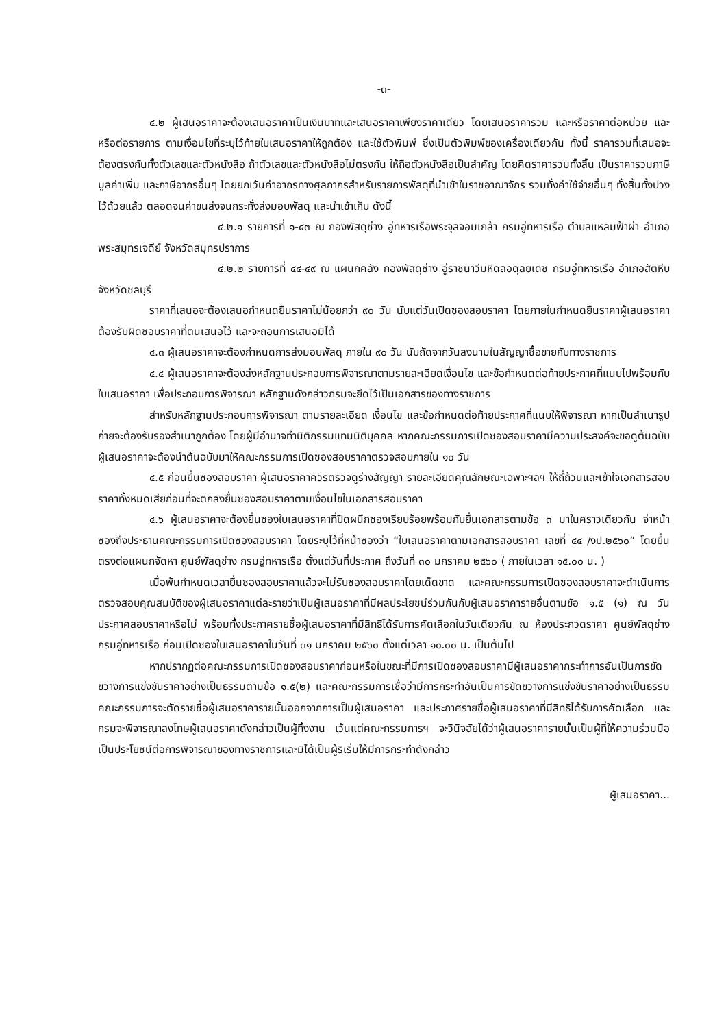-๓-
๔.๒ ผู้เสนอราคาจะต้องเสนอราคาเป็นเงินบาทและเสนอราคาเพียงราคาเดียว โดยเสนอราคารวม และหรือราคาต่อหน่วย และหรือต่อรายการ ตามเงื่อนไขที่ระบุไว้ท้ายใบเสนอราคาให้ถูกต้อง และใช้ตัวพิมพ์ ซึ่งเป็นตัวพิมพ์ของเครื่องเดียวกัน ทั้งนี้ ราคารวมที่เสนอจะต้องตรงกันทั้งตัวเลขและตัวหนังสือ ถ้าตัวเลขและตัวหนังสือไม่ตรงกัน ให้ถือตัวหนังสือเป็นสำคัญ โดยคิดราคารวมทั้งสิ้น เป็นราคารวมภาษีมูลค่าเพิ่ม และภาษีอากรอื่นๆ โดยยกเว้นค่าอากรทางศุลกากรสำหรับรายการพัสดุที่นำเข้าในราชอาณาจักร รวมทั้งค่าใช้จ่ายอื่นๆ ทั้งสิ้นทั้งปวงไว้ด้วยแล้ว ตลอดจนค่าขนส่งจนกระทั่งส่งมอบพัสดุ และนำเข้าเก็บ ดังนี้
๔.๒.๑ รายการที่ ๑-๔๓ ณ กองพัสดุช่าง อู่ทหารเรือพระจุลจอมเกล้า กรมอู่ทหารเรือ ตำบลแหลมฟ้าผ่า อำเภอพระสมุทรเจดีย์ จังหวัดสมุทรปราการ
๔.๒.๒ รายการที่ ๔๔-๔๙ ณ แผนกคลัง กองพัสดุช่าง อู่ราชนาวีมหิดลอดุลยเดช กรมอู่ทหารเรือ อำเภอสัตหีบ จังหวัดชลบุรี
ราคาที่เสนอจะต้องเสนอกำหนดยืนราคาไม่น้อยกว่า ๙๐ วัน นับแต่วันเปิดซองสอบราคา โดยภายในกำหนดยืนราคาผู้เสนอราคาต้องรับผิดชอบราคาที่ตนเสนอไว้ และจะถอนการเสนอมิได้
๔.๓ ผู้เสนอราคาจะต้องกำหนดการส่งมอบพัสดุ ภายใน ๙๐ วัน นับถัดจากวันลงนามในสัญญาซื้อขายกับทางราชการ
๔.๔ ผู้เสนอราคาจะต้องส่งหลักฐานประกอบการพิจารณาตามรายละเอียดเงื่อนไข และข้อกำหนดต่อท้ายประกาศที่แนบไปพร้อมกับใบเสนอราคา เพื่อประกอบการพิจารณา หลักฐานดังกล่าวกรมจะยึดไว้เป็นเอกสารของทางราชการ
สำหรับหลักฐานประกอบการพิจารณา ตามรายละเอียด เงื่อนไข และข้อกำหนดต่อท้ายประกาศที่แนบให้พิจารณา หากเป็นสำเนารูปถ่ายจะต้องรับรองสำเนาถูกต้อง โดยผู้มีอำนาจทำนิติกรรมแทนนิติบุคคล หากคณะกรรมการเปิดซองสอบราคามีความประสงค์จะขอดูต้นฉบับ ผู้เสนอราคาจะต้องนำต้นฉบับมาให้คณะกรรมการเปิดซองสอบราคาตรวจสอบภายใน ๑๐ วัน
๔.๕ ก่อนยื่นซองสอบราคา ผู้เสนอราคาควรตรวจดูร่างสัญญา รายละเอียดคุณลักษณะเฉพาะฯลฯ ให้ถี่ถ้วนและเข้าใจเอกสารสอบราคาทั้งหมดเสียก่อนที่จะตกลงยื่นซองสอบราคาตามเงื่อนไขในเอกสารสอบราคา
๔.๖ ผู้เสนอราคาจะต้องยื่นซองใบเสนอราคาที่ปิดผนึกซองเรียบร้อยพร้อมกับยื่นเอกสารตามข้อ ๓ มาในคราวเดียวกัน จ่าหน้าซองถึงประธานคณะกรรมการเปิดซองสอบราคา โดยระบุไว้ที่หน้าซองว่า “ใบเสนอราคาตามเอกสารสอบราคา เลขที่ ๔๔ /งป.๒๕๖๐” โดยยื่นตรงต่อแผนกจัดหา ศูนย์พัสดุช่าง กรมอู่ทหารเรือ ตั้งแต่วันที่ประกาศ ถึงวันที่ ๓๐ มกราคม ๒๕๖๐ ( ภายในเวลา ๑๕.๐๐ น. )
เมื่อพ้นกำหนดเวลายื่นซองสอบราคาแล้วจะไม่รับซองสอบราคาโดยเด็ดขาด และคณะกรรมการเปิดซองสอบราคาจะดำเนินการตรวจสอบคุณสมบัติของผู้เสนอราคาแต่ละรายว่าเป็นผู้เสนอราคาที่มีผลประโยชน์ร่วมกันกับผู้เสนอราคารายอื่นตามข้อ ๑.๕ (๑) ณ วันประกาศสอบราคาหรือไม่ พร้อมทั้งประกาศรายชื่อผู้เสนอราคาที่มีสิทธิได้รับการคัดเลือกในวันเดียวกัน ณ ห้องประกวดราคา ศูนย์พัสดุช่าง กรมอู่ทหารเรือ ก่อนเปิดซองใบเสนอราคาในวันที่ ๓๑ มกราคม ๒๕๖๐ ตั้งแต่เวลา ๑๐.๐๐ น. เป็นต้นไป
หากปรากฏต่อคณะกรรมการเปิดซองสอบราคาก่อนหรือในขณะที่มีการเปิดซองสอบราคามีผู้เสนอราคากระทำการอันเป็นการขัดขวางการแข่งขันราคาอย่างเป็นธรรมตามข้อ ๑.๕(๒) และคณะกรรมการเชื่อว่ามีการกระทำอันเป็นการขัดขวางการแข่งขันราคาอย่างเป็นธรรม คณะกรรมการจะตัดรายชื่อผู้เสนอราคารายนั้นออกจากการเป็นผู้เสนอราคา และประกาศรายชื่อผู้เสนอราคาที่มีสิทธิได้รับการคัดเลือก และกรมจะพิจารณาลงโทษผู้เสนอราคาดังกล่าวเป็นผู้ทิ้งงาน เว้นแต่คณะกรรมการฯ จะวินิจฉัยได้ว่าผู้เสนอราคารายนั้นเป็นผู้ที่ให้ความร่วมมือเป็นประโยชน์ต่อการพิจารณาของทางราชการและมิได้เป็นผู้ริเริ่มให้มีการกระทำดังกล่าว
ผู้เสนอราคา...